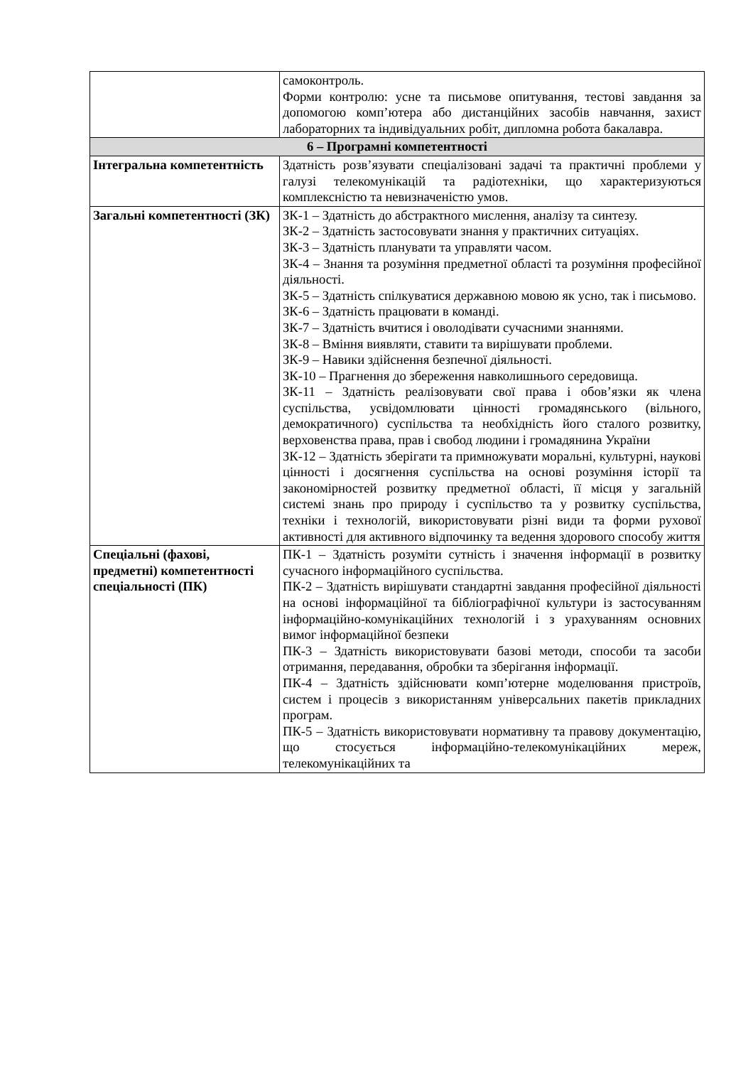| | самоконтроль. Форми контролю: усне та письмове опитування, тестові завдання за допомогою комп’ютера або дистанційних засобів навчання, захист лабораторних та індивідуальних робіт, дипломна робота бакалавра. |
| 6 – Програмні компетентності | |
| Інтегральна компетентність | Здатність розв’язувати спеціалізовані задачі та практичні проблеми у галузі телекомунікацій та радіотехніки, що характеризуються комплексністю та невизначеністю умов. |
| Загальні компетентності (ЗК) | ЗК-1 – Здатність до абстрактного мислення, аналізу та синтезу. ЗК-2 – Здатність застосовувати знання у практичних ситуаціях. ЗК-3 – Здатність планувати та управляти часом. ЗК-4 – Знання та розуміння предметної області та розуміння професійної діяльності. ЗК-5 – Здатність спілкуватися державною мовою як усно, так і письмово. ЗК-6 – Здатність працювати в команді. ЗК-7 – Здатність вчитися і оволодівати сучасними знаннями. ЗК-8 – Вміння виявляти, ставити та вирішувати проблеми. ЗК-9 – Навики здійснення безпечної діяльності. ЗК-10 – Прагнення до збереження навколишнього середовища. ЗК-11 – Здатність реалізовувати свої права і обов’язки як члена суспільства, усвідомлювати цінності громадянського (вільного, демократичного) суспільства та необхідність його сталого розвитку, верховенства права, прав і свобод людини і громадянина України ЗК-12 – Здатність зберігати та примножувати моральні, культурні, наукові цінності і досягнення суспільства на основі розуміння історії та закономірностей розвитку предметної області, її місця у загальній системі знань про природу і суспільство та у розвитку суспільства, техніки і технологій, використовувати різні види та форми рухової активності для активного відпочинку та ведення здорового способу життя |
| Спеціальні (фахові, предметні) компетентності спеціальності (ПК) | ПК-1 – Здатність розуміти сутність і значення інформації в розвитку сучасного інформаційного суспільства. ПК-2 – Здатність вирішувати стандартні завдання професійної діяльності на основі інформаційної та бібліографічної культури із застосуванням інформаційно-комунікаційних технологій і з урахуванням основних вимог інформаційної безпеки ПК-3 – Здатність використовувати базові методи, способи та засоби отримання, передавання, обробки та зберігання інформації. ПК-4 – Здатність здійснювати комп’ютерне моделювання пристроїв, систем і процесів з використанням універсальних пакетів прикладних програм. ПК-5 – Здатність використовувати нормативну та правову документацію, що стосується інформаційно-телекомунікаційних мереж, телекомунікаційних та |